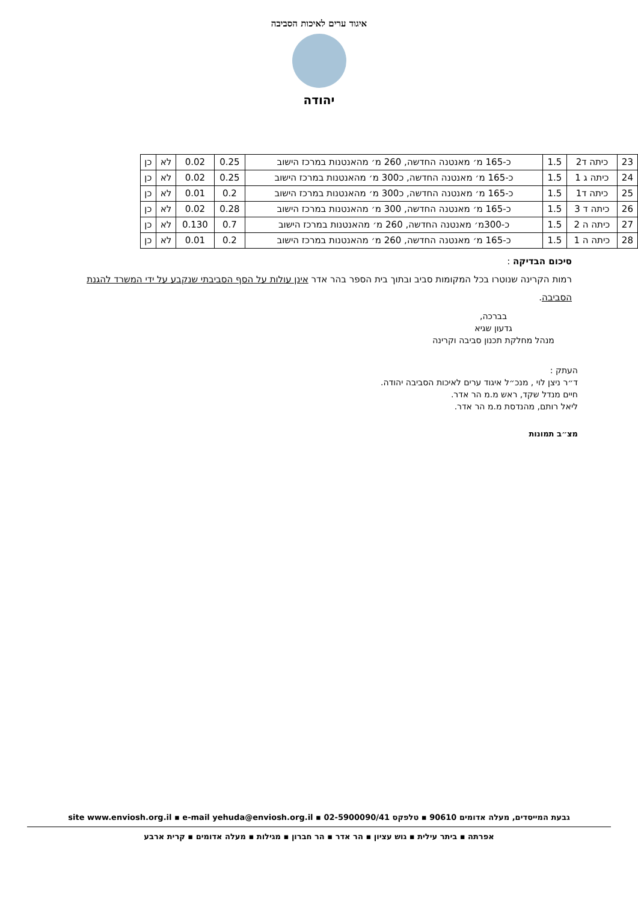איגוד ערים לאיכות הסביבה
יהודה
| 23 | כיתה ד2 | 1.5 | כ-165 מ׳ מאנטנה החדשה, 260 מ׳ מהאנטנות במרכז הישוב | 0.25 | 0.02 | לא | כן |
| 24 | כיתה ג 1 | 1.5 | כ-165 מ׳ מאנטנה החדשה, כ300 מ׳ מהאנטנות במרכז הישוב | 0.25 | 0.02 | לא | כן |
| 25 | כיתה ד1 | 1.5 | כ-165 מ׳ מאנטנה החדשה, כ300 מ׳ מהאנטנות במרכז הישוב | 0.2 | 0.01 | לא | כן |
| 26 | כיתה ד 3 | 1.5 | כ-165 מ׳ מאנטנה החדשה, 300 מ׳ מהאנטנות במרכז הישוב | 0.28 | 0.02 | לא | כן |
| 27 | כיתה ה 2 | 1.5 | כ-300מ׳ מאנטנה החדשה, 260 מ׳ מהאנטנות במרכז הישוב | 0.7 | 0.130 | לא | כן |
| 28 | כיתה ה 1 | 1.5 | כ-165 מ׳ מאנטנה החדשה, 260 מ׳ מהאנטנות במרכז הישוב | 0.2 | 0.01 | לא | כן |
סיכום הבדיקה :
רמות הקרינה שנוטרו בכל המקומות סביב ובתוך בית הספר בהר אדר אינן עולות על הסף הסביבתי שנקבע על ידי המשרד להגנת הסביבה.
בברכה,
גדעון שגיא
מנהל מחלקת תכנון סביבה וקרינה
העתק :
ד״ר ניצן לוי , מנכ״ל איגוד ערים לאיכות הסביבה יהודה.
חיים מנדל שקד, ראש מ.מ הר אדר.
ליאל רותם, מהנדסת מ.מ הר אדר.
מצ״ב תמונות
גבעת המייסדים, מעלה אדומים 90610 ▪ טלפקס 02-5900090/41 ▪ site www.enviosh.org.il ▪ e-mail yehuda@enviosh.org.il
אפרתה ▪ ביתר עילית ▪ גוש עציון ▪ הר אדר ▪ הר חברון ▪ מגילות ▪ מעלה אדומים ▪ קרית ארבע